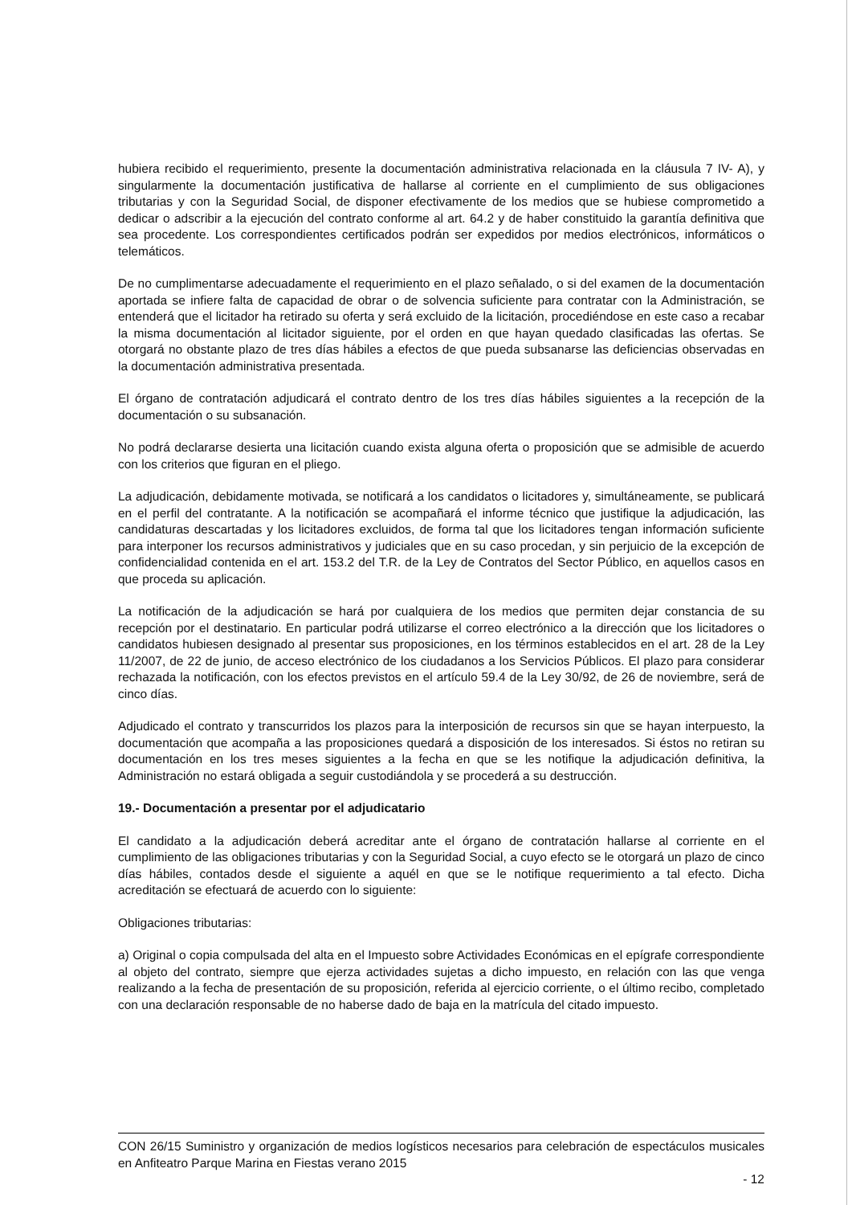hubiera recibido el requerimiento, presente la documentación administrativa relacionada en la cláusula 7 IV- A), y singularmente la documentación justificativa de hallarse al corriente en el cumplimiento de sus obligaciones tributarias y con la Seguridad Social, de disponer efectivamente de los medios que se hubiese comprometido a dedicar o adscribir a la ejecución del contrato conforme al art. 64.2 y de haber constituido la garantía definitiva que sea procedente. Los correspondientes certificados podrán ser expedidos por medios electrónicos, informáticos o telemáticos.
De no cumplimentarse adecuadamente el requerimiento en el plazo señalado, o si del examen de la documentación aportada se infiere falta de capacidad de obrar o de solvencia suficiente para contratar con la Administración, se entenderá que el licitador ha retirado su oferta y será excluido de la licitación, procediéndose en este caso a recabar la misma documentación al licitador siguiente, por el orden en que hayan quedado clasificadas las ofertas. Se otorgará no obstante plazo de tres días hábiles a efectos de que pueda subsanarse las deficiencias observadas en la documentación administrativa presentada.
El órgano de contratación adjudicará el contrato dentro de los tres días hábiles siguientes a la recepción de la documentación o su subsanación.
No podrá declararse desierta una licitación cuando exista alguna oferta o proposición que se admisible de acuerdo con los criterios que figuran en el pliego.
La adjudicación, debidamente motivada, se notificará a los candidatos o licitadores y, simultáneamente, se publicará en el perfil del contratante. A la notificación se acompañará el informe técnico que justifique la adjudicación, las candidaturas descartadas y los licitadores excluidos, de forma tal que los licitadores tengan información suficiente para interponer los recursos administrativos y judiciales que en su caso procedan, y sin perjuicio de la excepción de confidencialidad contenida en el art. 153.2 del T.R. de la Ley de Contratos del Sector Público, en aquellos casos en que proceda su aplicación.
La notificación de la adjudicación se hará por cualquiera de los medios que permiten dejar constancia de su recepción por el destinatario. En particular podrá utilizarse el correo electrónico a la dirección que los licitadores o candidatos hubiesen designado al presentar sus proposiciones, en los términos establecidos en el art. 28 de la Ley 11/2007, de 22 de junio, de acceso electrónico de los ciudadanos a los Servicios Públicos. El plazo para considerar rechazada la notificación, con los efectos previstos en el artículo 59.4 de la Ley 30/92, de 26 de noviembre, será de cinco días.
Adjudicado el contrato y transcurridos los plazos para la interposición de recursos sin que se hayan interpuesto, la documentación que acompaña a las proposiciones quedará a disposición de los interesados. Si éstos no retiran su documentación en los tres meses siguientes a la fecha en que se les notifique la adjudicación definitiva, la Administración no estará obligada a seguir custodiándola y se procederá a su destrucción.
19.- Documentación a presentar por el adjudicatario
El candidato a la adjudicación deberá acreditar ante el órgano de contratación hallarse al corriente en el cumplimiento de las obligaciones tributarias y con la Seguridad Social, a cuyo efecto se le otorgará un plazo de cinco días hábiles, contados desde el siguiente a aquél en que se le notifique requerimiento a tal efecto. Dicha acreditación se efectuará de acuerdo con lo siguiente:
Obligaciones tributarias:
a) Original o copia compulsada del alta en el Impuesto sobre Actividades Económicas en el epígrafe correspondiente al objeto del contrato, siempre que ejerza actividades sujetas a dicho impuesto, en relación con las que venga realizando a la fecha de presentación de su proposición, referida al ejercicio corriente, o el último recibo, completado con una declaración responsable de no haberse dado de baja en la matrícula del citado impuesto.
CON 26/15 Suministro y organización de medios logísticos necesarios para celebración de espectáculos musicales en Anfiteatro Parque Marina en Fiestas verano 2015
- 12